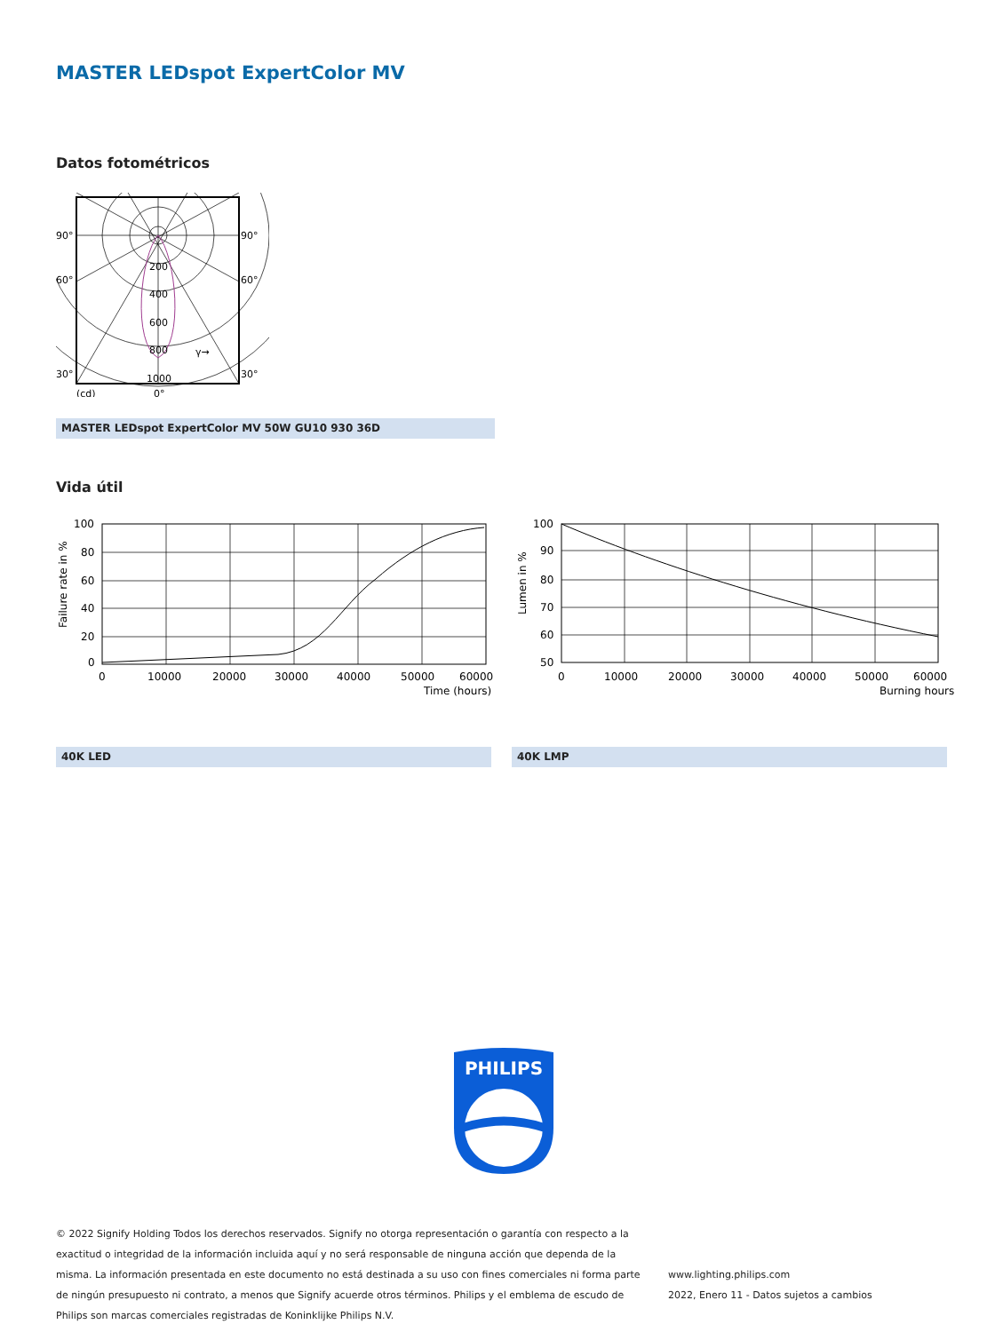MASTER LEDspot ExpertColor MV
Datos fotométricos
90°
90°
60°
60°
30°
30°
200
400
600
800
1000
(cd)
0°
γ→
MASTER LEDspot ExpertColor MV 50W GU10 930 36D
Vida útil
100
80
60
40
20
0
0
10000
20000
30000
40000
50000
60000
Time (hours)
Failure rate in %
100
90
80
70
60
50
0
10000
20000
30000
40000
50000
60000
Burning hours
Lumen in %
40K LED 40K LMP
PHILIPS
© 2022 Signify Holding Todos los derechos reservados. Signify no otorga representación o garantía con respecto a la exactitud o integridad de la información incluida aquí y no será responsable de ninguna acción que dependa de la misma. La información presentada en este documento no está destinada a su uso con fines comerciales ni forma parte de ningún presupuesto ni contrato, a menos que Signify acuerde otros términos. Philips y el emblema de escudo de Philips son marcas comerciales registradas de Koninklijke Philips N.V.
www.lighting.philips.com
2022, Enero 11 - Datos sujetos a cambios